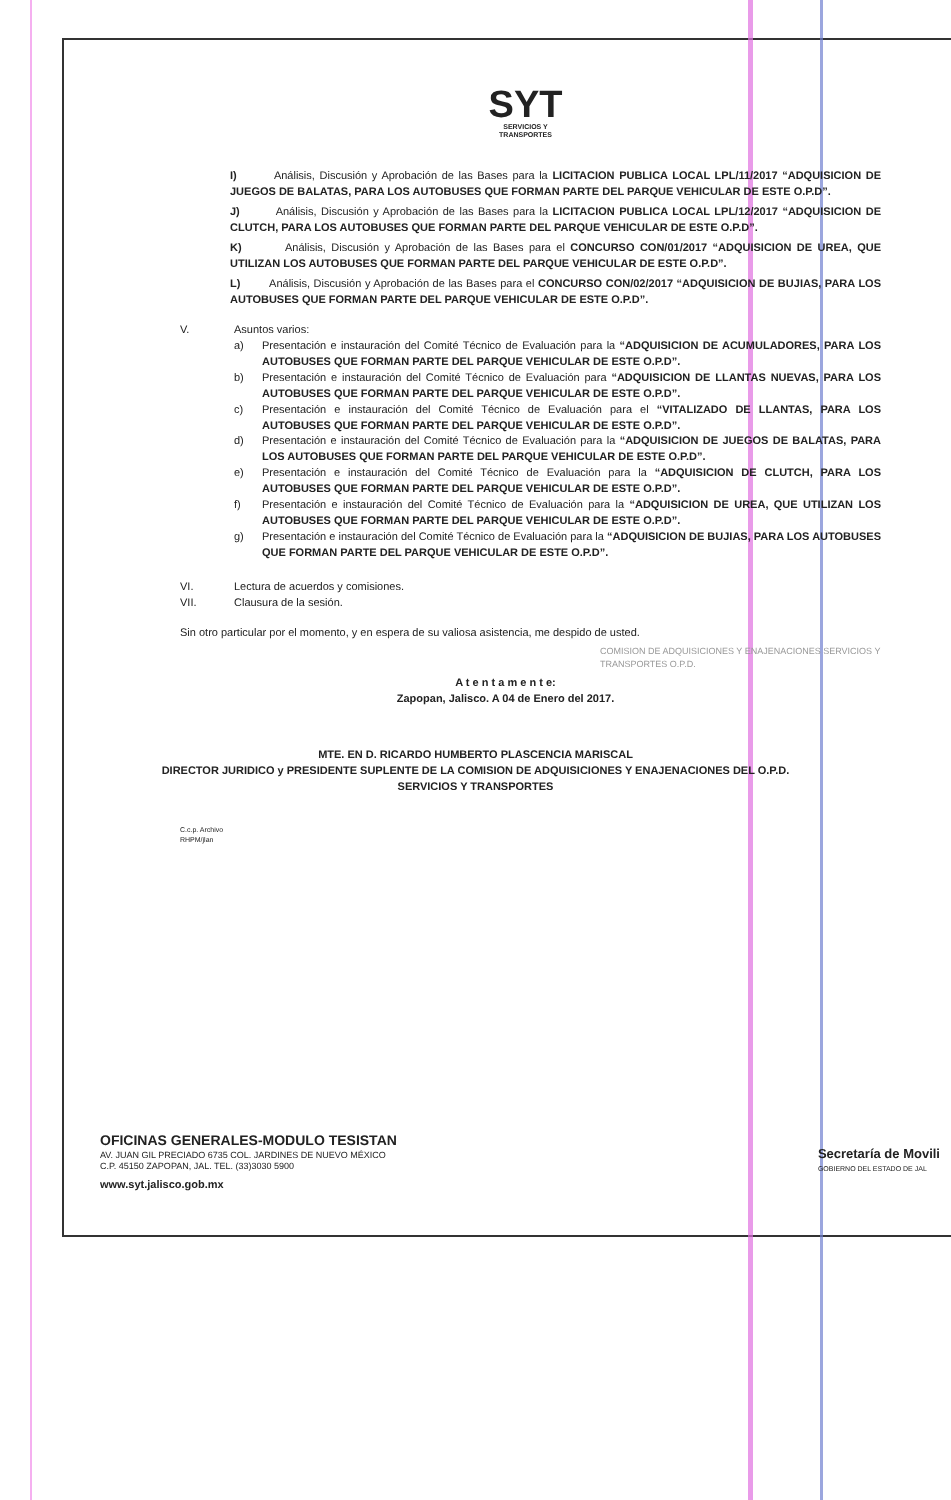SYT
SERVICIOS Y
TRANSPORTES
I) Análisis, Discusión y Aprobación de las Bases para la LICITACION PUBLICA LOCAL LPL/11/2017 “ADQUISICION DE JUEGOS DE BALATAS, PARA LOS AUTOBUSES QUE FORMAN PARTE DEL PARQUE VEHICULAR DE ESTE O.P.D”.
J) Análisis, Discusión y Aprobación de las Bases para la LICITACION PUBLICA LOCAL LPL/12/2017 “ADQUISICION DE CLUTCH, PARA LOS AUTOBUSES QUE FORMAN PARTE DEL PARQUE VEHICULAR DE ESTE O.P.D”.
K) Análisis, Discusión y Aprobación de las Bases para el CONCURSO CON/01/2017 “ADQUISICION DE UREA, QUE UTILIZAN LOS AUTOBUSES QUE FORMAN PARTE DEL PARQUE VEHICULAR DE ESTE O.P.D”.
L) Análisis, Discusión y Aprobación de las Bases para el CONCURSO CON/02/2017 “ADQUISICION DE BUJIAS, PARA LOS AUTOBUSES QUE FORMAN PARTE DEL PARQUE VEHICULAR DE ESTE O.P.D”.
V. Asuntos varios:
a) Presentación e instauración del Comité Técnico de Evaluación para la “ADQUISICION DE ACUMULADORES, PARA LOS AUTOBUSES QUE FORMAN PARTE DEL PARQUE VEHICULAR DE ESTE O.P.D”.
b) Presentación e instauración del Comité Técnico de Evaluación para “ADQUISICION DE LLANTAS NUEVAS, PARA LOS AUTOBUSES QUE FORMAN PARTE DEL PARQUE VEHICULAR DE ESTE O.P.D”.
c) Presentación e instauración del Comité Técnico de Evaluación para el “VITALIZADO DE LLANTAS, PARA LOS AUTOBUSES QUE FORMAN PARTE DEL PARQUE VEHICULAR DE ESTE O.P.D”.
d) Presentación e instauración del Comité Técnico de Evaluación para la “ADQUISICION DE JUEGOS DE BALATAS, PARA LOS AUTOBUSES QUE FORMAN PARTE DEL PARQUE VEHICULAR DE ESTE O.P.D”.
e) Presentación e instauración del Comité Técnico de Evaluación para la “ADQUISICION DE CLUTCH, PARA LOS AUTOBUSES QUE FORMAN PARTE DEL PARQUE VEHICULAR DE ESTE O.P.D”.
f) Presentación e instauración del Comité Técnico de Evaluación para la “ADQUISICION DE UREA, QUE UTILIZAN LOS AUTOBUSES QUE FORMAN PARTE DEL PARQUE VEHICULAR DE ESTE O.P.D”.
g) Presentación e instauración del Comité Técnico de Evaluación para la “ADQUISICION DE BUJIAS, PARA LOS AUTOBUSES QUE FORMAN PARTE DEL PARQUE VEHICULAR DE ESTE O.P.D”.
VI. Lectura de acuerdos y comisiones.
VII. Clausura de la sesión.
Sin otro particular por el momento, y en espera de su valiosa asistencia, me despido de usted.
COMISION DE ADQUISICIONES Y ENAJENACIONES SERVICIOS Y TRANSPORTES O.P.D.
A t e n t a m e n t e:
Zapopan, Jalisco. A 04 de Enero del 2017.
MTE. EN D. RICARDO HUMBERTO PLASCENCIA MARISCAL
DIRECTOR JURIDICO y PRESIDENTE SUPLENTE DE LA COMISION DE ADQUISICIONES Y ENAJENACIONES DEL O.P.D.
SERVICIOS Y TRANSPORTES
C.c.p. Archivo
RHPM/jlan
OFICINAS GENERALES-MODULO TESISTAN
AV. JUAN GIL PRECIADO 6735 COL. JARDINES DE NUEVO MÉXICO
C.P. 45150 ZAPOPAN, JAL. TEL. (33)3030 5900
www.syt.jalisco.gob.mx
Secretaría de Movili
GOBIERNO DEL ESTADO DE JAL